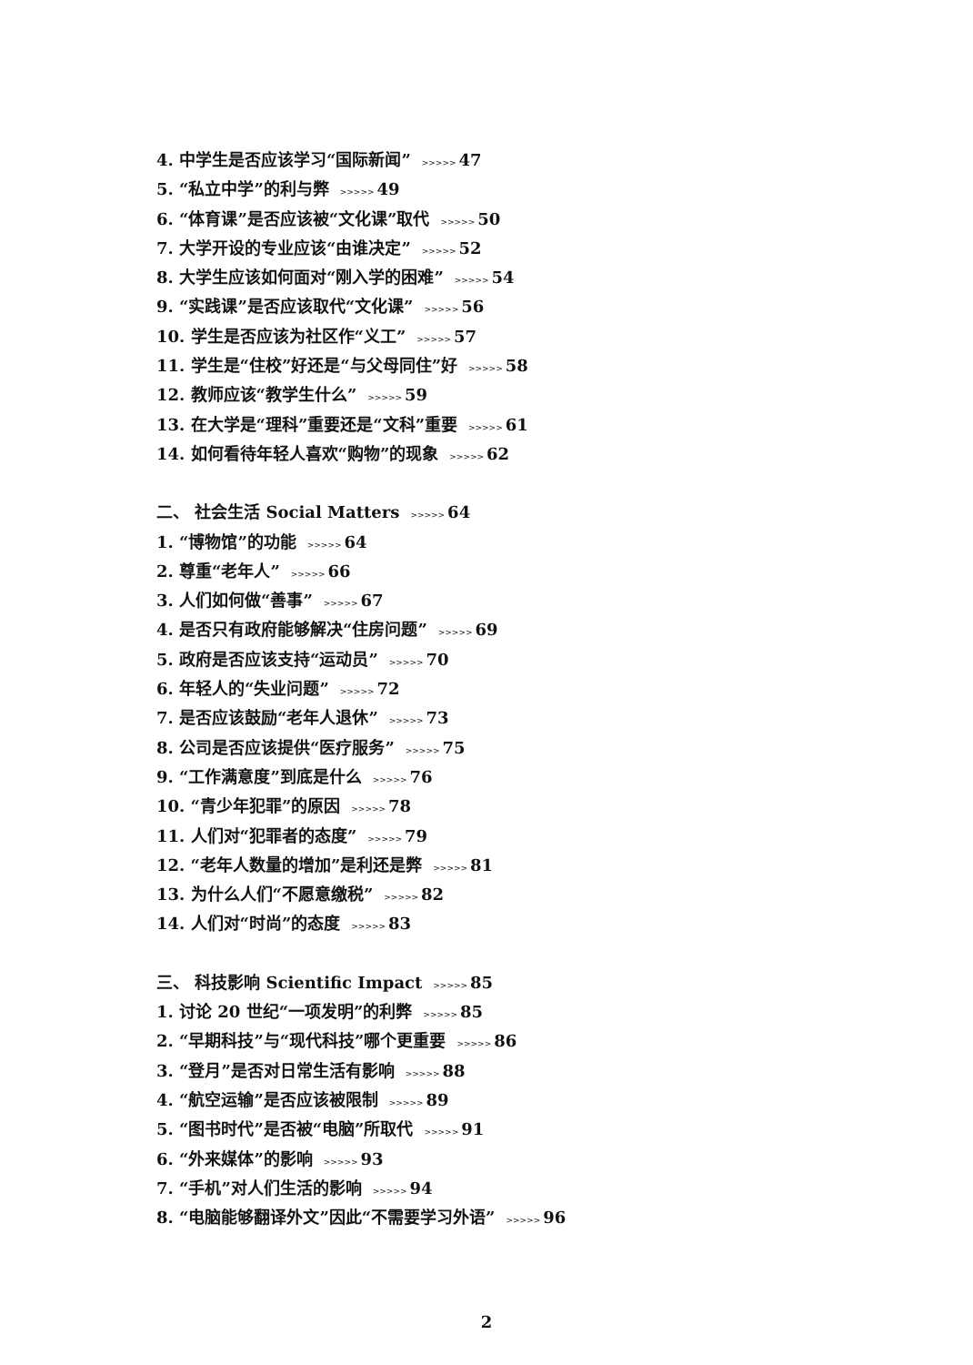4. 中学生是否应该学习“国际新闻” >>>>> 47
5. “私立中学”的利与弊 >>>>> 49
6. “体育课”是否应该被“文化课”取代 >>>>> 50
7. 大学开设的专业应该“由谁决定” >>>>> 52
8. 大学生应该如何面对“刚入学的困难” >>>>> 54
9. “实践课”是否应该取代“文化课” >>>>> 56
10. 学生是否应该为社区作“义工” >>>>> 57
11. 学生是“住校”好还是“与父母同住”好 >>>>> 58
12. 教师应该“教学生什么” >>>>> 59
13. 在大学是“理科”重要还是“文科”重要 >>>>> 61
14. 如何看待年轻人喜欢“购物”的现象 >>>>> 62
二、 社会生活 Social Matters >>>>> 64
1. “博物馆”的功能 >>>>> 64
2. 尊重“老年人” >>>>> 66
3. 人们如何做“善事” >>>>> 67
4. 是否只有政府能够解决“住房问题” >>>>> 69
5. 政府是否应该支持“运动员” >>>>> 70
6. 年轻人的“失业问题” >>>>> 72
7. 是否应该鼓励“老年人退休” >>>>> 73
8. 公司是否应该提供“医疗服务” >>>>> 75
9. “工作满意度”到底是什么 >>>>> 76
10. “青少年犯罪”的原因 >>>>> 78
11. 人们对“犯罪者的态度” >>>>> 79
12. “老年人数量的增加”是利还是弊 >>>>> 81
13. 为什么人们“不愿意缴税” >>>>> 82
14. 人们对“时尚”的态度 >>>>> 83
三、 科技影响 Scientific Impact >>>>> 85
1. 讨论 20 世纪“一项发明”的利弊 >>>>> 85
2. “早期科技”与“现代科技”哪个更重要 >>>>> 86
3. “登月”是否对日常生活有影响 >>>>> 88
4. “航空运输”是否应该被限制 >>>>> 89
5. “图书时代”是否被“电脑”所取代 >>>>> 91
6. “外来媒体”的影响 >>>>> 93
7. “手机”对人们生活的影响 >>>>> 94
8. “电脑能够翻译外文”因此“不需要学习外语” >>>>> 96
2